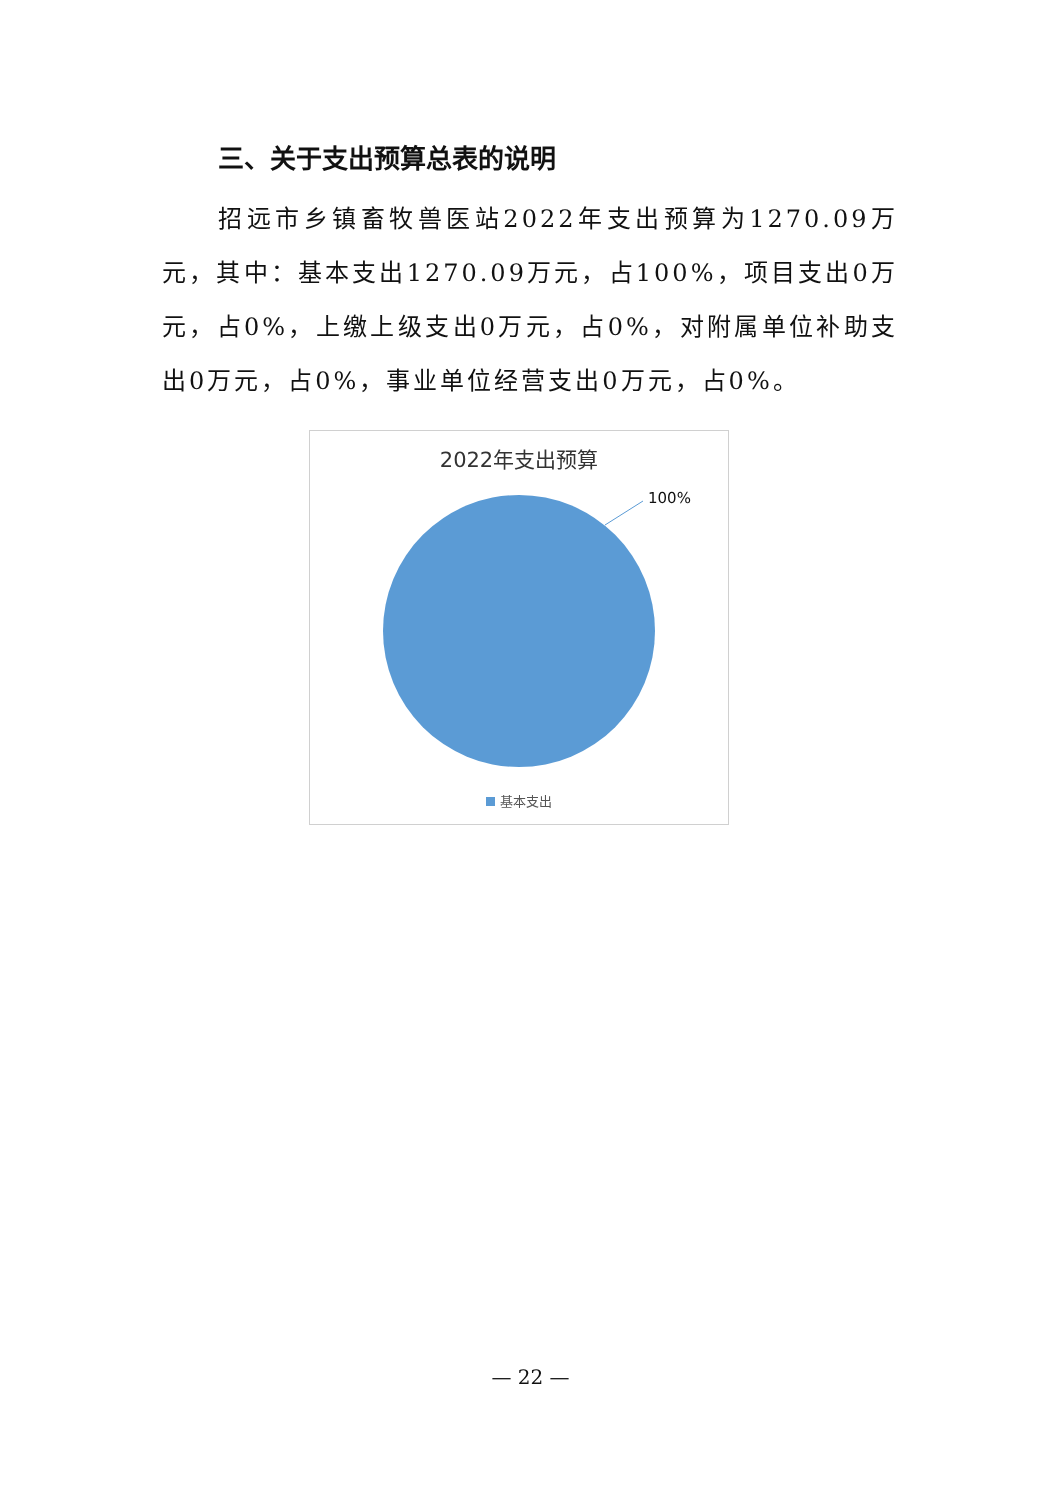三、关于支出预算总表的说明
招远市乡镇畜牧兽医站2022年支出预算为1270.09万元，其中：基本支出1270.09万元，占100%，项目支出0万元，占0%，上缴上级支出0万元，占0%，对附属单位补助支出0万元，占0%，事业单位经营支出0万元，占0%。
2022年支出预算
100%
基本支出
— 22 —